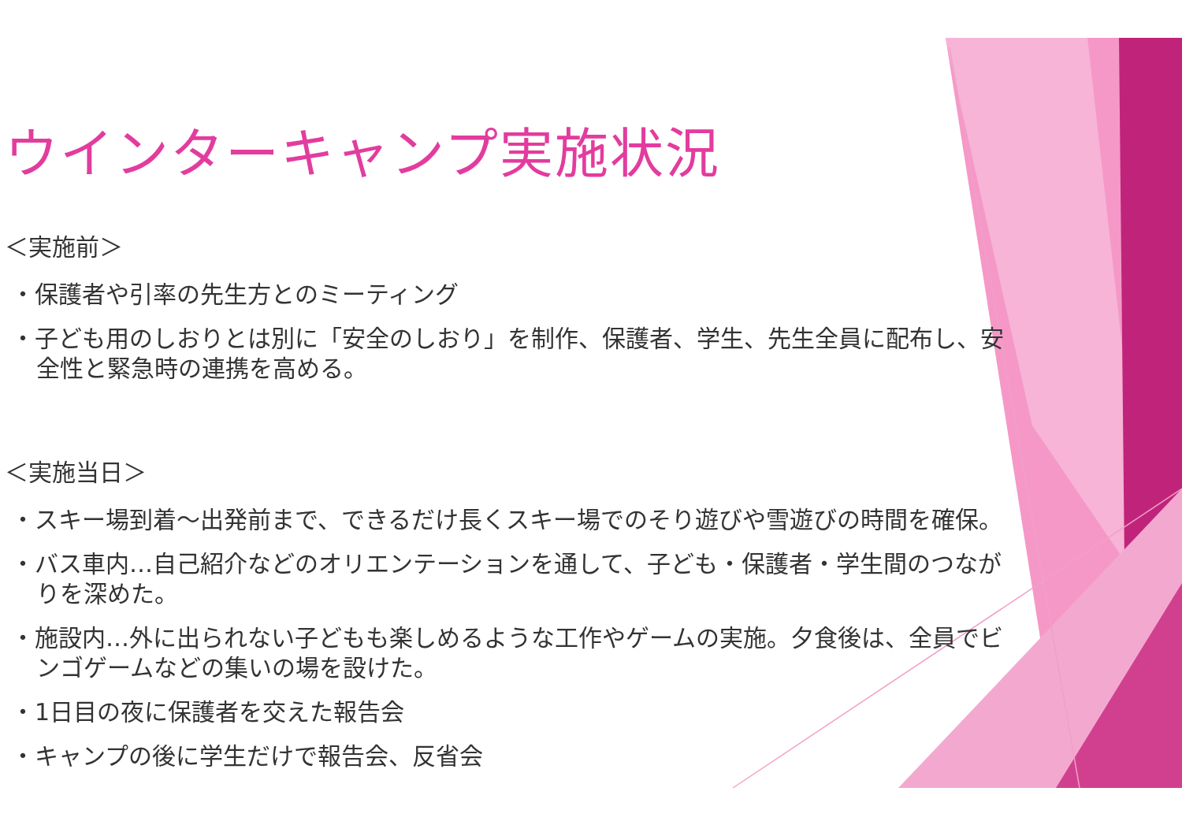ウインターキャンプ実施状況
＜実施前＞
・保護者や引率の先生方とのミーティング
・子ども用のしおりとは別に「安全のしおり」を制作、保護者、学生、先生全員に配布し、安全性と緊急時の連携を高める。
＜実施当日＞
・スキー場到着～出発前まで、できるだけ長くスキー場でのそり遊びや雪遊びの時間を確保。
・バス車内…自己紹介などのオリエンテーションを通して、子ども・保護者・学生間のつながりを深めた。
・施設内…外に出られない子どもも楽しめるような工作やゲームの実施。夕食後は、全員でビンゴゲームなどの集いの場を設けた。
・1日目の夜に保護者を交えた報告会
・キャンプの後に学生だけで報告会、反省会